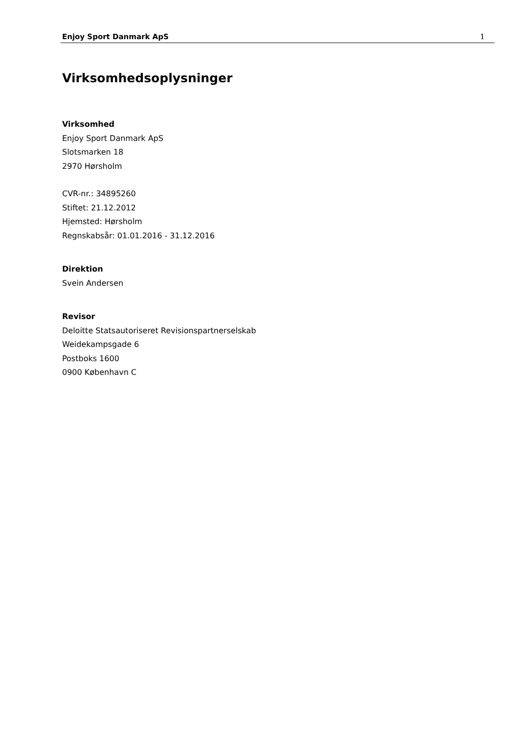Enjoy Sport Danmark ApS 1
Virksomhedsoplysninger
Virksomhed
Enjoy Sport Danmark ApS
Slotsmarken 18
2970 Hørsholm
CVR-nr.: 34895260
Stiftet: 21.12.2012
Hjemsted: Hørsholm
Regnskabsår: 01.01.2016 - 31.12.2016
Direktion
Svein Andersen
Revisor
Deloitte Statsautoriseret Revisionspartnerselskab
Weidekampsgade 6
Postboks 1600
0900 København C